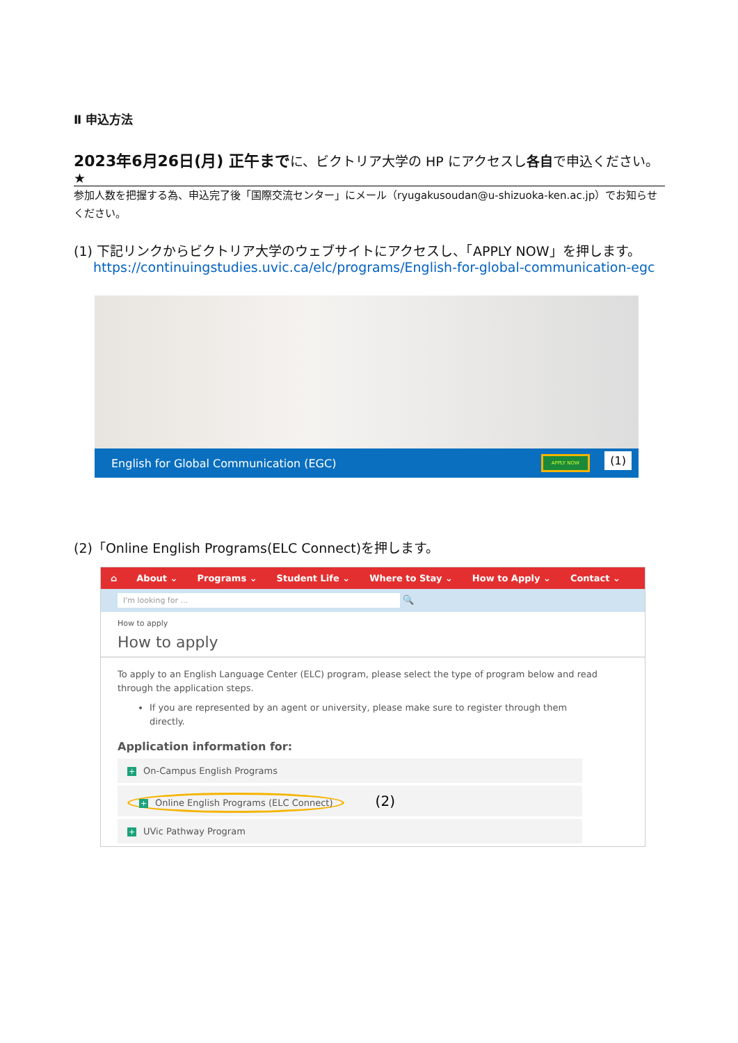Ⅱ 申込方法
2023年6月26日(月) 正午までに、ビクトリア大学の HP にアクセスし各自で申込ください。★
参加人数を把握する為、申込完了後「国際交流センター」にメール（ryugakusoudan@u-shizuoka-ken.ac.jp）でお知らせください。
(1) 下記リンクからビクトリア大学のウェブサイトにアクセスし、「APPLY NOW」を押します。
https://continuingstudies.uvic.ca/elc/programs/English-for-global-communication-egc
English for Global Communication (EGC) APPLY NOW (1)
(2)「Online English Programs(ELC Connect)を押します。
⌂ About ⌄ Programs ⌄ Student Life ⌄ Where to Stay ⌄ How to Apply ⌄ Contact ⌄
I'm looking for ... 🔍
How to apply
How to apply
To apply to an English Language Center (ELC) program, please select the type of program below and read through the application steps.
If you are represented by an agent or university, please make sure to register through them directly.
Application information for:
+ On-Campus English Programs
+ Online English Programs (ELC Connect) (2)
+ UVic Pathway Program